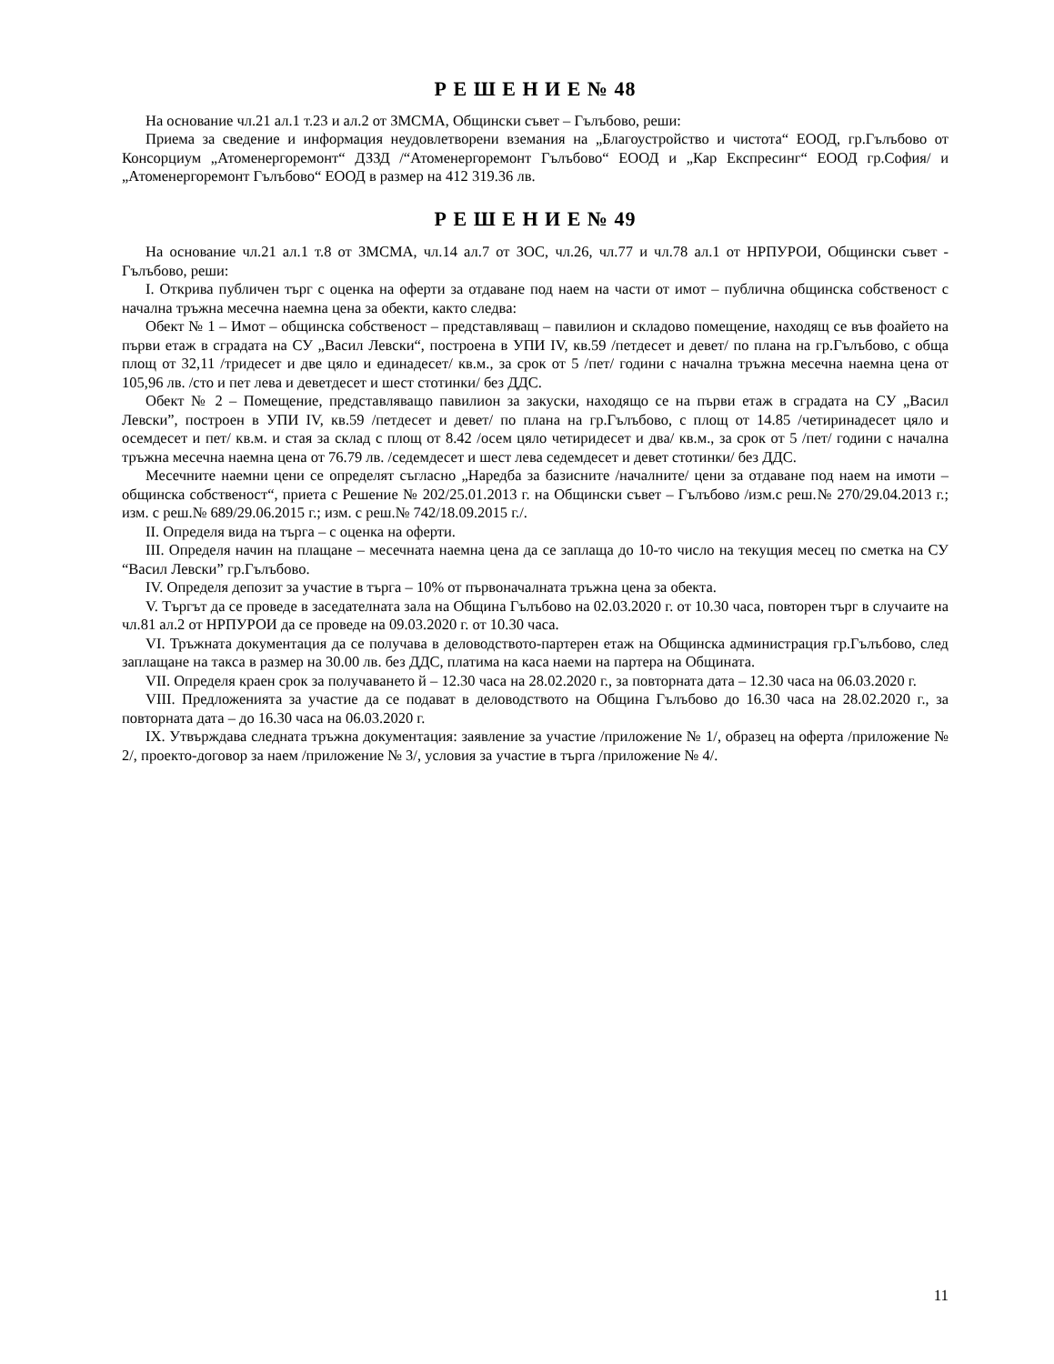Р Е Ш Е Н И Е № 48
На основание чл.21 ал.1 т.23 и ал.2 от ЗМСМА, Общински съвет – Гълъбово, реши:
Приема за сведение и информация неудовлетворени вземания на „Благоустройство и чистота“ ЕООД, гр.Гълъбово от Консорциум „Атоменергоремонт“ ДЗЗД /“Атоменергоремонт Гълъбово“ ЕООД и „Кар Експресинг“ ЕООД гр.София/ и „Атоменергоремонт Гълъбово“ ЕООД в размер на 412 319.36 лв.
Р Е Ш Е Н И Е № 49
На основание чл.21 ал.1 т.8 от ЗМСМА, чл.14 ал.7 от ЗОС, чл.26, чл.77 и чл.78 ал.1 от НРПУРОИ, Общински съвет - Гълъбово, реши:
І. Открива публичен търг с оценка на оферти за отдаване под наем на части от имот – публична общинска собственост с начална тръжна месечна наемна цена за обекти, както следва:
Обект № 1 – Имот – общинска собственост – представляващ – павилион и складово помещение, находящ се във фоайето на първи етаж в сградата на СУ „Васил Левски“, построена в УПИ IV, кв.59 /петдесет и девет/ по плана на гр.Гълъбово, с обща площ от 32,11 /тридесет и две цяло и единадесет/ кв.м., за срок от 5 /пет/ години с начална тръжна месечна наемна цена от 105,96 лв. /сто и пет лева и деветдесет и шест стотинки/ без ДДС.
Обект № 2 – Помещение, представляващо павилион за закуски, находящо се на първи етаж в сградата на СУ „Васил Левски”, построен в УПИ IV, кв.59 /петдесет и девет/ по плана на гр.Гълъбово, с площ от 14.85 /четиринадесет цяло и осемдесет и пет/ кв.м. и стая за склад с площ от 8.42 /осем цяло четиридесет и два/ кв.м., за срок от 5 /пет/ години с начална тръжна месечна наемна цена от 76.79 лв. /седемдесет и шест лева седемдесет и девет стотинки/ без ДДС.
Месечните наемни цени се определят съгласно „Наредба за базисните /началните/ цени за отдаване под наем на имоти – общинска собственост“, приета с Решение № 202/25.01.2013 г. на Общински съвет – Гълъбово /изм.с реш.№ 270/29.04.2013 г.; изм. с реш.№ 689/29.06.2015 г.; изм. с реш.№ 742/18.09.2015 г./.
ІІ. Определя вида на търга – с оценка на оферти.
ІІІ. Определя начин на плащане – месечната наемна цена да се заплаща до 10-то число на текущия месец по сметка на СУ “Васил Левски” гр.Гълъбово.
ІV. Определя депозит за участие в търга – 10% от първоначалната тръжна цена за обекта.
V. Търгът да се проведе в заседателната зала на Община Гълъбово на 02.03.2020 г. от 10.30 часа, повторен търг в случаите на чл.81 ал.2 от НРПУРОИ да се проведе на 09.03.2020 г. от 10.30 часа.
VІ. Тръжната документация да се получава в деловодството-партерен етаж на Общинска администрация гр.Гълъбово, след заплащане на такса в размер на 30.00 лв. без ДДС, платима на каса наеми на партера на Общината.
VІІ. Определя краен срок за получаването й – 12.30 часа на 28.02.2020 г., за повторната дата – 12.30 часа на 06.03.2020 г.
VІІІ. Предложенията за участие да се подават в деловодството на Община Гълъбово до 16.30 часа на 28.02.2020 г., за повторната дата – до 16.30 часа на 06.03.2020 г.
ІХ. Утвърждава следната тръжна документация: заявление за участие /приложение № 1/, образец на оферта /приложение № 2/, проекто-договор за наем /приложение № 3/, условия за участие в търга /приложение № 4/.
11